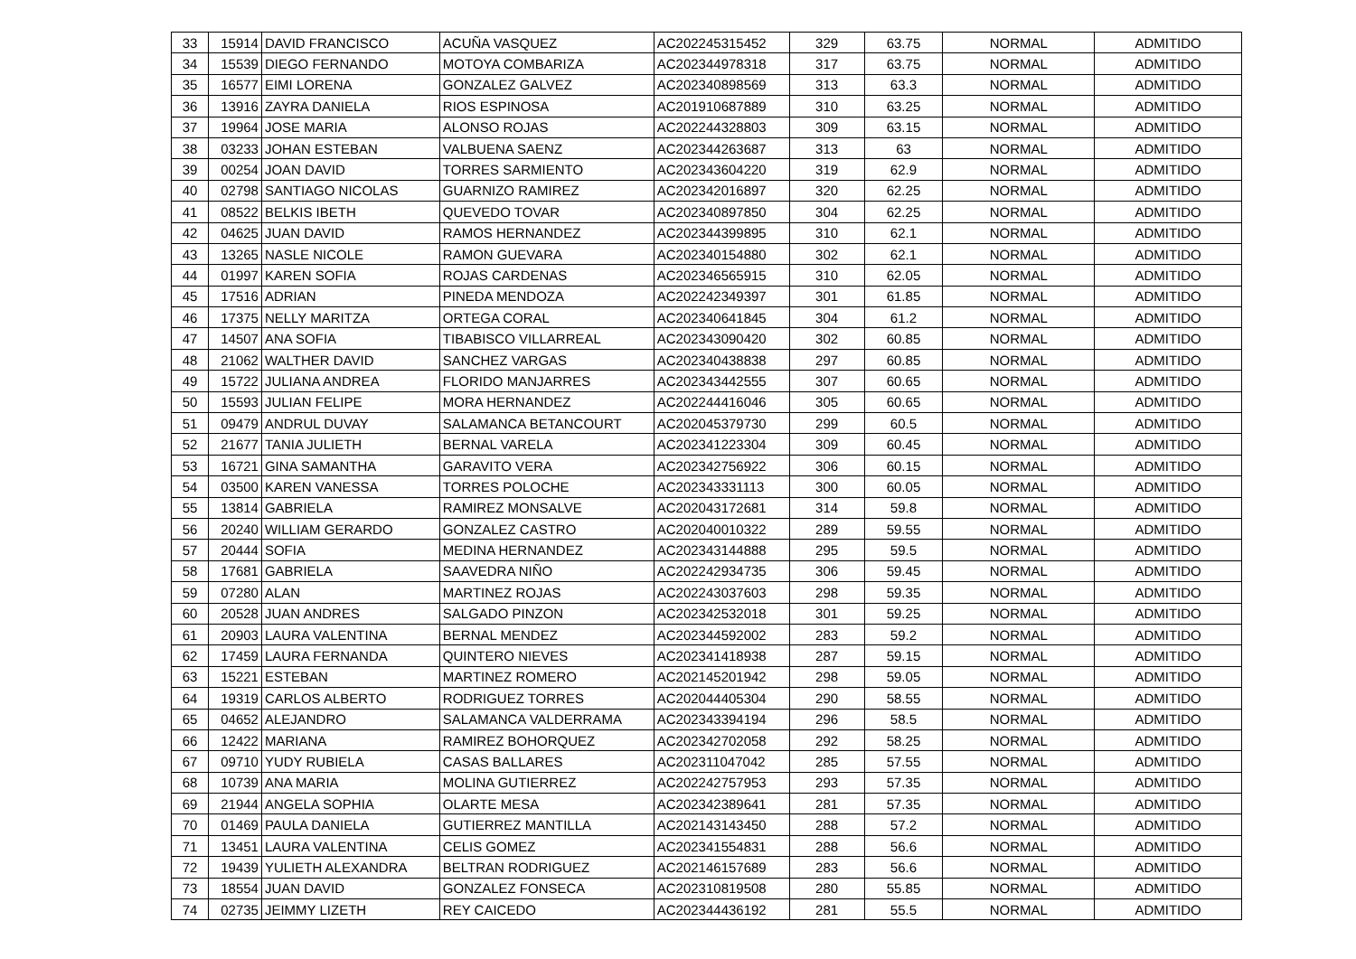| 33 | 15914 | DAVID FRANCISCO | ACUÑA VASQUEZ | AC202245315452 | 329 | 63.75 | NORMAL | ADMITIDO |
| 34 | 15539 | DIEGO FERNANDO | MOTOYA COMBARIZA | AC202344978318 | 317 | 63.75 | NORMAL | ADMITIDO |
| 35 | 16577 | EIMI LORENA | GONZALEZ GALVEZ | AC202340898569 | 313 | 63.3 | NORMAL | ADMITIDO |
| 36 | 13916 | ZAYRA DANIELA | RIOS ESPINOSA | AC201910687889 | 310 | 63.25 | NORMAL | ADMITIDO |
| 37 | 19964 | JOSE MARIA | ALONSO ROJAS | AC202244328803 | 309 | 63.15 | NORMAL | ADMITIDO |
| 38 | 03233 | JOHAN ESTEBAN | VALBUENA SAENZ | AC202344263687 | 313 | 63 | NORMAL | ADMITIDO |
| 39 | 00254 | JOAN DAVID | TORRES SARMIENTO | AC202343604220 | 319 | 62.9 | NORMAL | ADMITIDO |
| 40 | 02798 | SANTIAGO NICOLAS | GUARNIZO RAMIREZ | AC202342016897 | 320 | 62.25 | NORMAL | ADMITIDO |
| 41 | 08522 | BELKIS IBETH | QUEVEDO TOVAR | AC202340897850 | 304 | 62.25 | NORMAL | ADMITIDO |
| 42 | 04625 | JUAN DAVID | RAMOS HERNANDEZ | AC202344399895 | 310 | 62.1 | NORMAL | ADMITIDO |
| 43 | 13265 | NASLE NICOLE | RAMON GUEVARA | AC202340154880 | 302 | 62.1 | NORMAL | ADMITIDO |
| 44 | 01997 | KAREN SOFIA | ROJAS CARDENAS | AC202346565915 | 310 | 62.05 | NORMAL | ADMITIDO |
| 45 | 17516 | ADRIAN | PINEDA MENDOZA | AC202242349397 | 301 | 61.85 | NORMAL | ADMITIDO |
| 46 | 17375 | NELLY MARITZA | ORTEGA CORAL | AC202340641845 | 304 | 61.2 | NORMAL | ADMITIDO |
| 47 | 14507 | ANA SOFIA | TIBABISCO VILLARREAL | AC202343090420 | 302 | 60.85 | NORMAL | ADMITIDO |
| 48 | 21062 | WALTHER DAVID | SANCHEZ VARGAS | AC202340438838 | 297 | 60.85 | NORMAL | ADMITIDO |
| 49 | 15722 | JULIANA ANDREA | FLORIDO MANJARRES | AC202343442555 | 307 | 60.65 | NORMAL | ADMITIDO |
| 50 | 15593 | JULIAN FELIPE | MORA HERNANDEZ | AC202244416046 | 305 | 60.65 | NORMAL | ADMITIDO |
| 51 | 09479 | ANDRUL DUVAY | SALAMANCA BETANCOURT | AC202045379730 | 299 | 60.5 | NORMAL | ADMITIDO |
| 52 | 21677 | TANIA JULIETH | BERNAL VARELA | AC202341223304 | 309 | 60.45 | NORMAL | ADMITIDO |
| 53 | 16721 | GINA SAMANTHA | GARAVITO VERA | AC202342756922 | 306 | 60.15 | NORMAL | ADMITIDO |
| 54 | 03500 | KAREN VANESSA | TORRES POLOCHE | AC202343331113 | 300 | 60.05 | NORMAL | ADMITIDO |
| 55 | 13814 | GABRIELA | RAMIREZ MONSALVE | AC202043172681 | 314 | 59.8 | NORMAL | ADMITIDO |
| 56 | 20240 | WILLIAM GERARDO | GONZALEZ CASTRO | AC202040010322 | 289 | 59.55 | NORMAL | ADMITIDO |
| 57 | 20444 | SOFIA | MEDINA HERNANDEZ | AC202343144888 | 295 | 59.5 | NORMAL | ADMITIDO |
| 58 | 17681 | GABRIELA | SAAVEDRA NIÑO | AC202242934735 | 306 | 59.45 | NORMAL | ADMITIDO |
| 59 | 07280 | ALAN | MARTINEZ ROJAS | AC202243037603 | 298 | 59.35 | NORMAL | ADMITIDO |
| 60 | 20528 | JUAN ANDRES | SALGADO PINZON | AC202342532018 | 301 | 59.25 | NORMAL | ADMITIDO |
| 61 | 20903 | LAURA VALENTINA | BERNAL MENDEZ | AC202344592002 | 283 | 59.2 | NORMAL | ADMITIDO |
| 62 | 17459 | LAURA FERNANDA | QUINTERO NIEVES | AC202341418938 | 287 | 59.15 | NORMAL | ADMITIDO |
| 63 | 15221 | ESTEBAN | MARTINEZ ROMERO | AC202145201942 | 298 | 59.05 | NORMAL | ADMITIDO |
| 64 | 19319 | CARLOS ALBERTO | RODRIGUEZ TORRES | AC202044405304 | 290 | 58.55 | NORMAL | ADMITIDO |
| 65 | 04652 | ALEJANDRO | SALAMANCA VALDERRAMA | AC202343394194 | 296 | 58.5 | NORMAL | ADMITIDO |
| 66 | 12422 | MARIANA | RAMIREZ BOHORQUEZ | AC202342702058 | 292 | 58.25 | NORMAL | ADMITIDO |
| 67 | 09710 | YUDY RUBIELA | CASAS BALLARES | AC202311047042 | 285 | 57.55 | NORMAL | ADMITIDO |
| 68 | 10739 | ANA MARIA | MOLINA GUTIERREZ | AC202242757953 | 293 | 57.35 | NORMAL | ADMITIDO |
| 69 | 21944 | ANGELA SOPHIA | OLARTE MESA | AC202342389641 | 281 | 57.35 | NORMAL | ADMITIDO |
| 70 | 01469 | PAULA DANIELA | GUTIERREZ MANTILLA | AC202143143450 | 288 | 57.2 | NORMAL | ADMITIDO |
| 71 | 13451 | LAURA VALENTINA | CELIS GOMEZ | AC202341554831 | 288 | 56.6 | NORMAL | ADMITIDO |
| 72 | 19439 | YULIETH ALEXANDRA | BELTRAN RODRIGUEZ | AC202146157689 | 283 | 56.6 | NORMAL | ADMITIDO |
| 73 | 18554 | JUAN DAVID | GONZALEZ FONSECA | AC202310819508 | 280 | 55.85 | NORMAL | ADMITIDO |
| 74 | 02735 | JEIMMY LIZETH | REY CAICEDO | AC202344436192 | 281 | 55.5 | NORMAL | ADMITIDO |